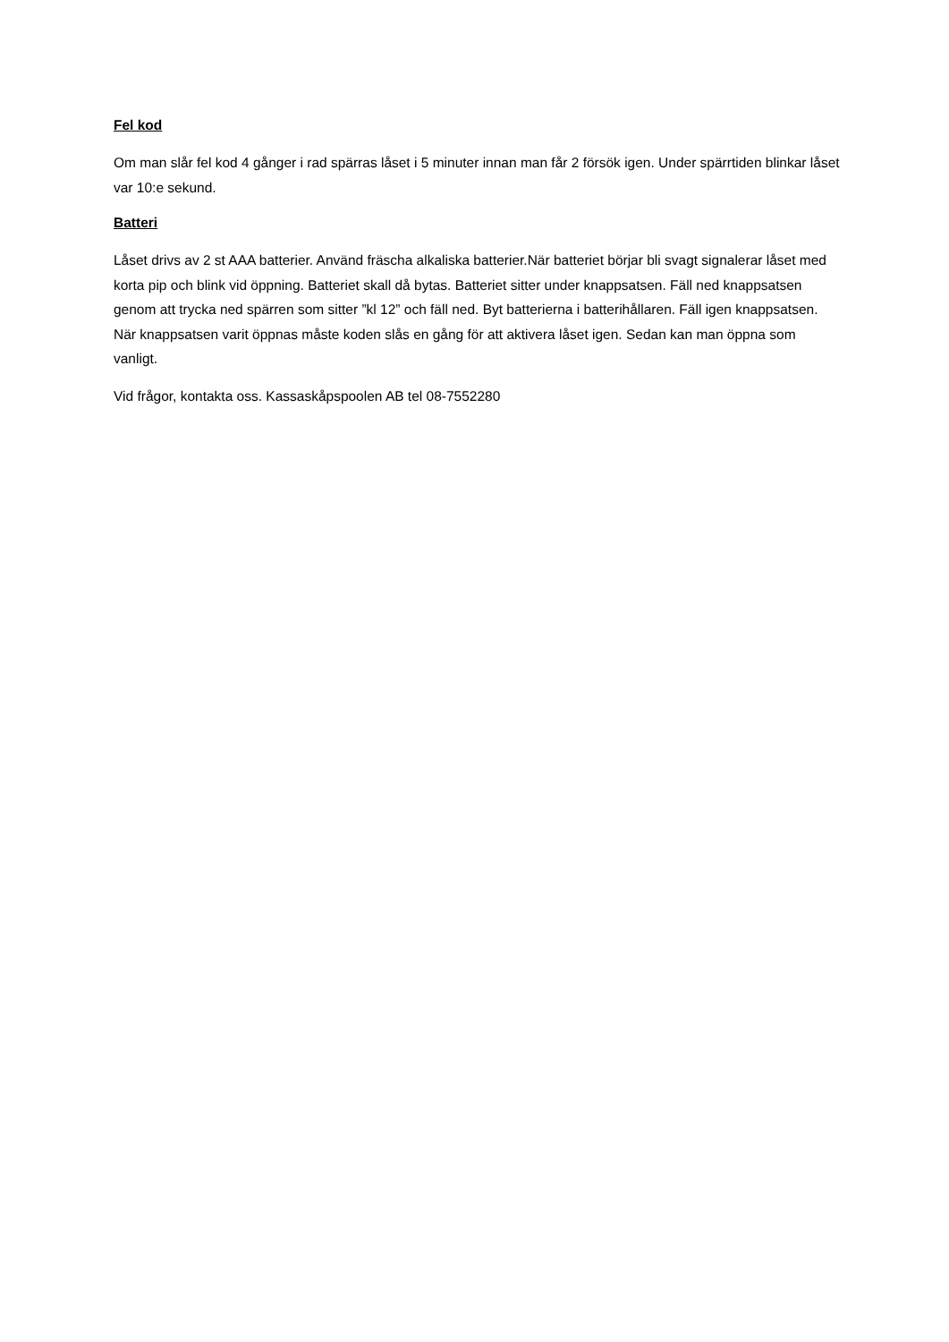Fel kod
Om man slår fel kod 4 gånger i rad spärras låset i 5 minuter innan man får 2 försök igen. Under spärrtiden blinkar låset var 10:e sekund.
Batteri
Låset drivs av 2 st AAA batterier. Använd fräscha alkaliska batterier.När batteriet börjar bli svagt signalerar låset med korta pip och blink vid öppning. Batteriet skall då bytas. Batteriet sitter under knappsatsen. Fäll ned knappsatsen genom att trycka ned spärren som sitter ”kl 12” och fäll ned. Byt batterierna i batterihållaren. Fäll igen knappsatsen. När knappsatsen varit öppnas måste koden slås en gång för att aktivera låset igen. Sedan kan man öppna som vanligt.
Vid frågor, kontakta oss. Kassaskåpspoolen AB tel 08-7552280